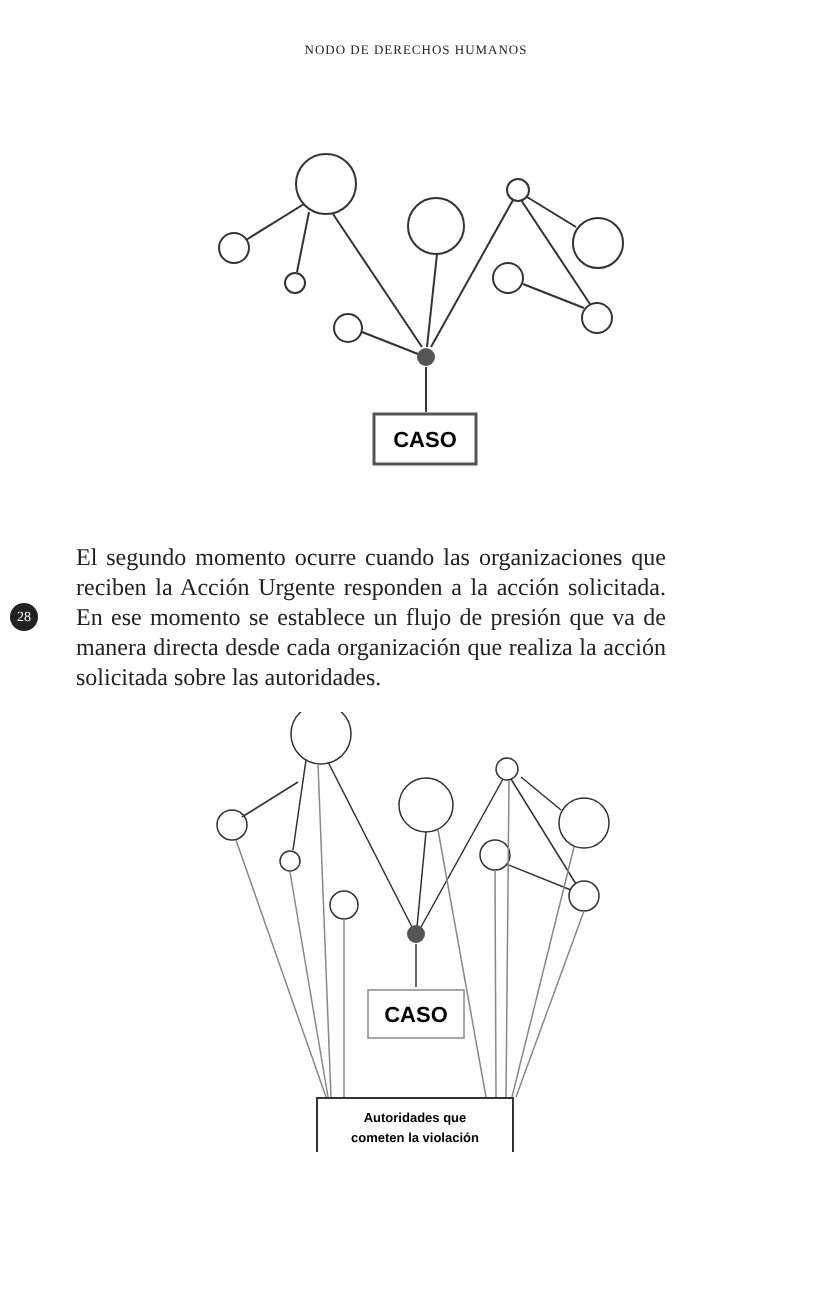NODO DE DERECHOS HUMANOS
CASO
28
El segundo momento ocurre cuando las organizaciones que reciben la Acción Urgente responden a la acción solicitada. En ese momento se establece un flujo de presión que va de manera directa desde cada organización que realiza la acción solicitada sobre las autoridades.
CASO
Autoridades que
cometen la violación